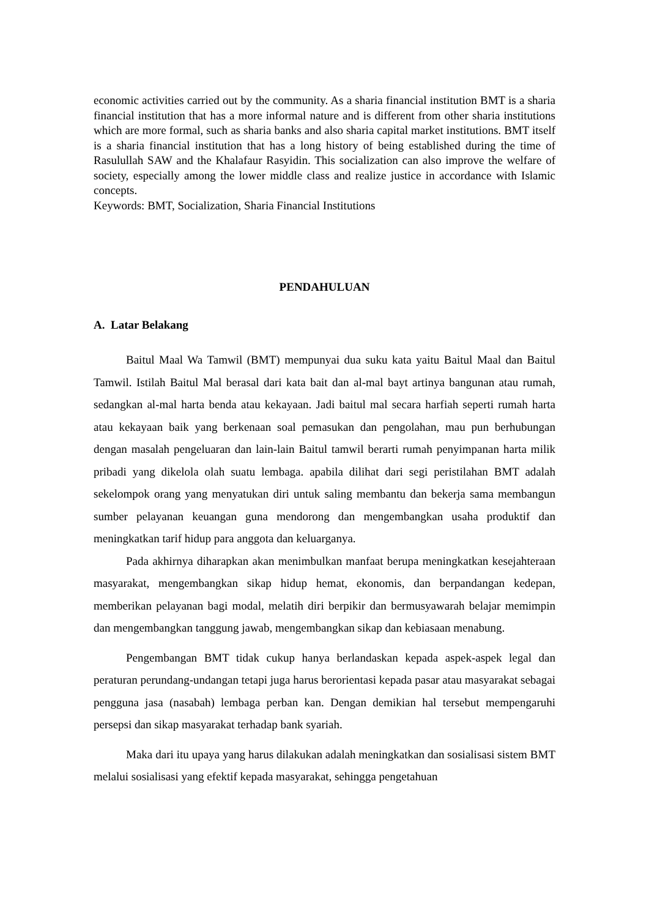economic activities carried out by the community. As a sharia financial institution BMT is a sharia financial institution that has a more informal nature and is different from other sharia institutions which are more formal, such as sharia banks and also sharia capital market institutions. BMT itself is a sharia financial institution that has a long history of being established during the time of Rasulullah SAW and the Khalafaur Rasyidin. This socialization can also improve the welfare of society, especially among the lower middle class and realize justice in accordance with Islamic concepts.
Keywords: BMT, Socialization, Sharia Financial Institutions
PENDAHULUAN
A. Latar Belakang
Baitul Maal Wa Tamwil (BMT) mempunyai dua suku kata yaitu Baitul Maal dan Baitul Tamwil. Istilah Baitul Mal berasal dari kata bait dan al-mal bayt artinya bangunan atau rumah, sedangkan al-mal harta benda atau kekayaan. Jadi baitul mal secara harfiah seperti rumah harta atau kekayaan baik yang berkenaan soal pemasukan dan pengolahan, mau pun berhubungan dengan masalah pengeluaran dan lain-lain Baitul tamwil berarti rumah penyimpanan harta milik pribadi yang dikelola olah suatu lembaga. apabila dilihat dari segi peristilahan BMT adalah sekelompok orang yang menyatukan diri untuk saling membantu dan bekerja sama membangun sumber pelayanan keuangan guna mendorong dan mengembangkan usaha produktif dan meningkatkan tarif hidup para anggota dan keluarganya.
Pada akhirnya diharapkan akan menimbulkan manfaat berupa meningkatkan kesejahteraan masyarakat, mengembangkan sikap hidup hemat, ekonomis, dan berpandangan kedepan, memberikan pelayanan bagi modal, melatih diri berpikir dan bermusyawarah belajar memimpin dan mengembangkan tanggung jawab, mengembangkan sikap dan kebiasaan menabung.
Pengembangan BMT tidak cukup hanya berlandaskan kepada aspek-aspek legal dan peraturan perundang-undangan tetapi juga harus berorientasi kepada pasar atau masyarakat sebagai pengguna jasa (nasabah) lembaga perban kan. Dengan demikian hal tersebut mempengaruhi persepsi dan sikap masyarakat terhadap bank syariah.
Maka dari itu upaya yang harus dilakukan adalah meningkatkan dan sosialisasi sistem BMT melalui sosialisasi yang efektif kepada masyarakat, sehingga pengetahuan